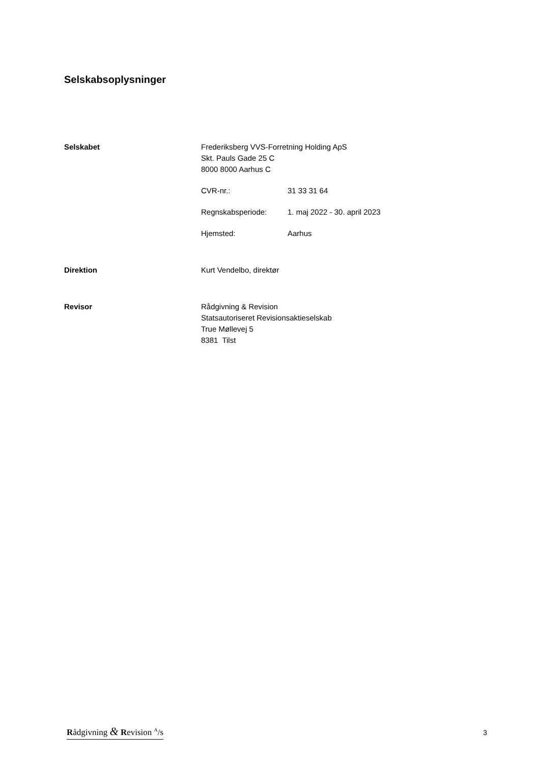Selskabsoplysninger
Selskabet Frederiksberg VVS-Forretning Holding ApS
Skt. Pauls Gade 25 C
8000 8000 Aarhus C
CVR-nr.: 31 33 31 64
Regnskabsperiode: 1. maj 2022 - 30. april 2023
Hjemsted: Aarhus
Direktion Kurt Vendelbo, direktør
Revisor Rådgivning & Revision
Statsautoriseret Revisionsaktieselskab
True Møllevej 5
8381 Tilst
Rådgivning & Revision <sup>A</sup>/s 3